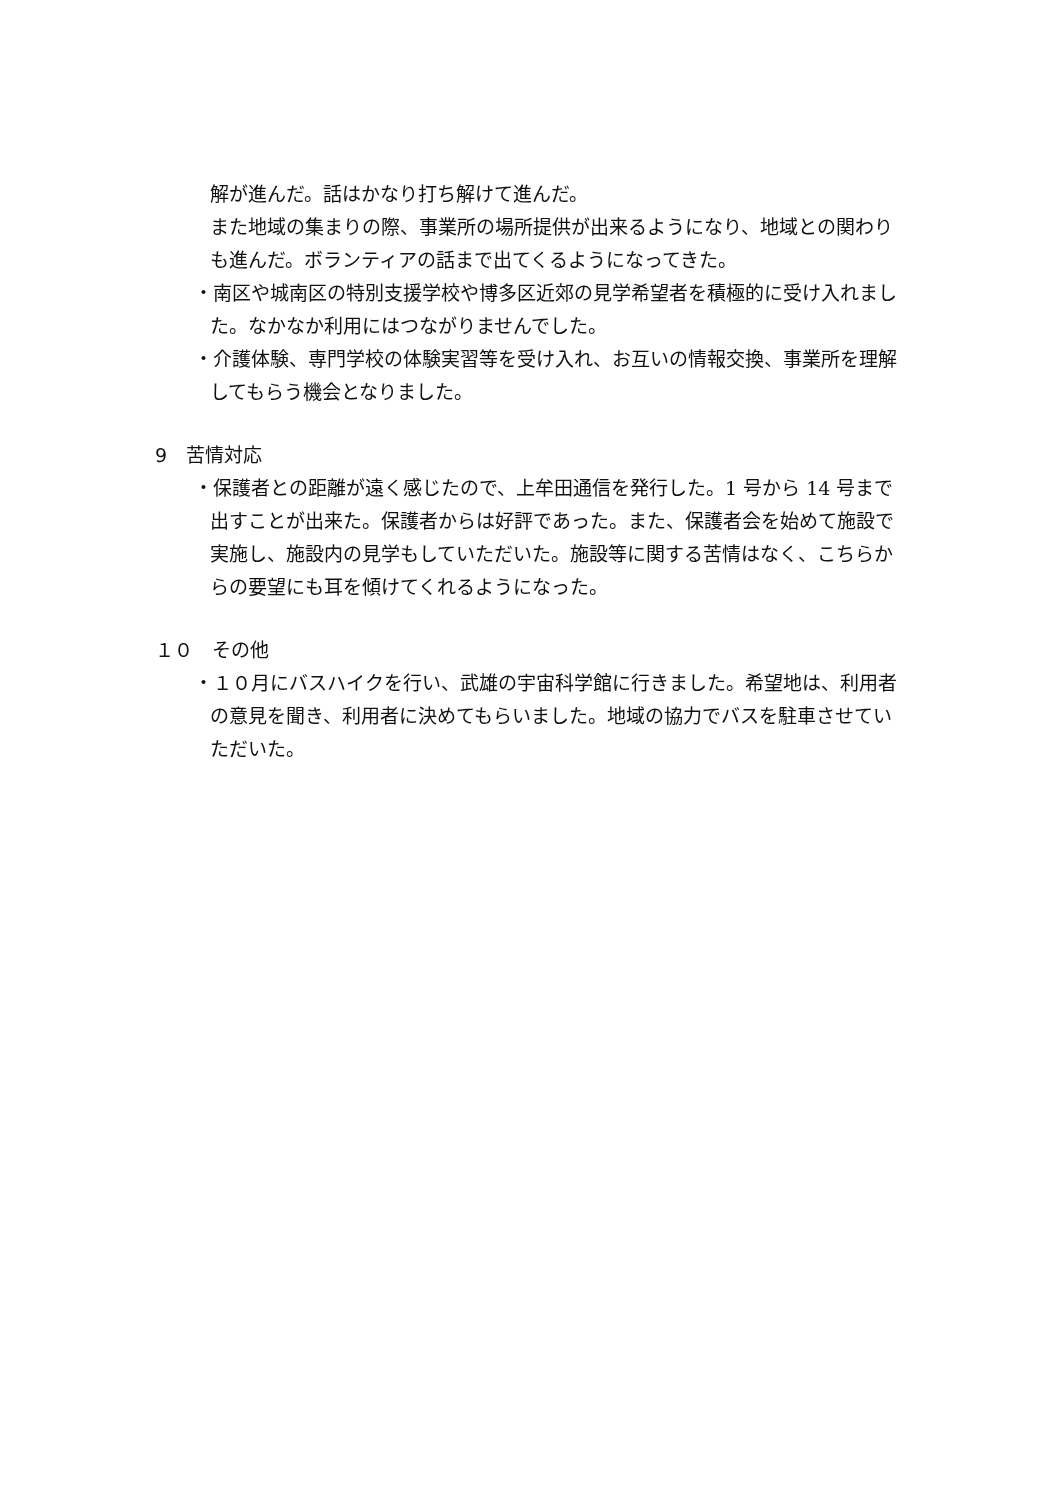解が進んだ。話はかなり打ち解けて進んだ。
また地域の集まりの際、事業所の場所提供が出来るようになり、地域との関わりも進んだ。ボランティアの話まで出てくるようになってきた。
・南区や城南区の特別支援学校や博多区近郊の見学希望者を積極的に受け入れました。なかなか利用にはつながりませんでした。
・介護体験、専門学校の体験実習等を受け入れ、お互いの情報交換、事業所を理解してもらう機会となりました。
9　苦情対応
・保護者との距離が遠く感じたので、上牟田通信を発行した。1 号から 14 号まで出すことが出来た。保護者からは好評であった。また、保護者会を始めて施設で実施し、施設内の見学もしていただいた。施設等に関する苦情はなく、こちらからの要望にも耳を傾けてくれるようになった。
１０　その他
・１０月にバスハイクを行い、武雄の宇宙科学館に行きました。希望地は、利用者の意見を聞き、利用者に決めてもらいました。地域の協力でバスを駐車させていただいた。